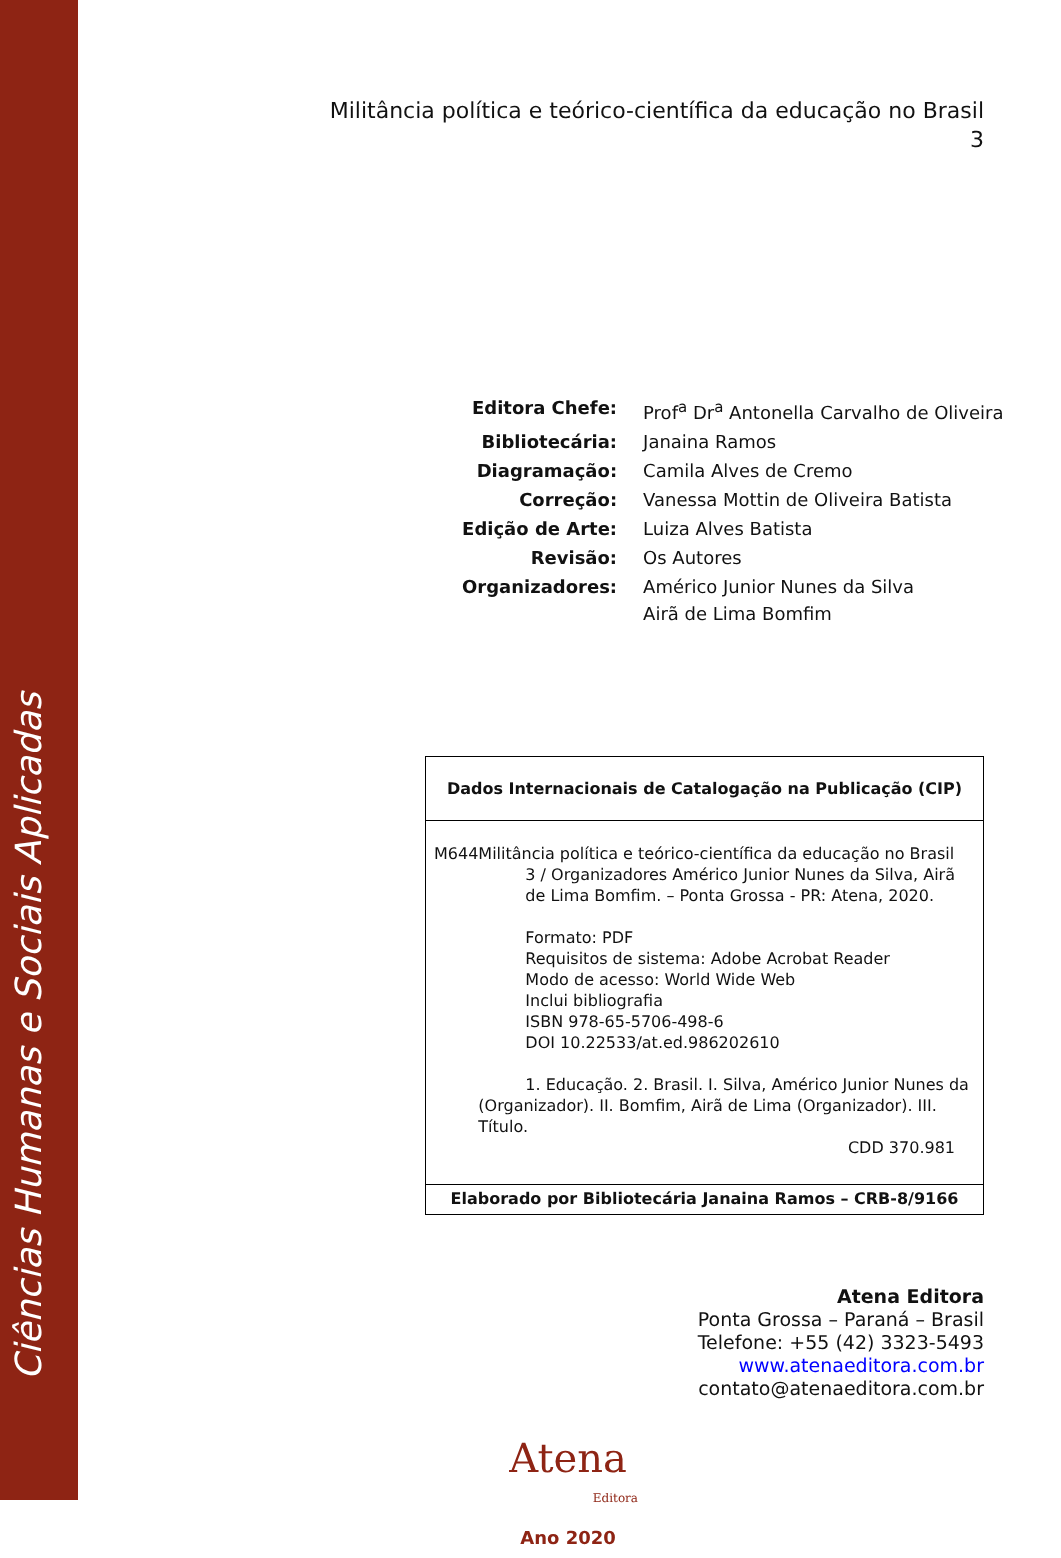Ciências Humanas e Sociais Aplicadas
Militância política e teórico-científica da educação no Brasil
3
| Editora Chefe: | Prof<sup>a</sup> Dr<sup>a</sup> Antonella Carvalho de Oliveira |
| Bibliotecária: | Janaina Ramos |
| Diagramação: | Camila Alves de Cremo |
| Correção: | Vanessa Mottin de Oliveira Batista |
| Edição de Arte: | Luiza Alves Batista |
| Revisão: | Os Autores |
| Organizadores: | Américo Junior Nunes da Silva Airã de Lima Bomfim |
Dados Internacionais de Catalogação na Publicação (CIP)
M644 Militância política e teórico-científica da educação no Brasil
3 / Organizadores Américo Junior Nunes da Silva, Airã de Lima Bomfim. – Ponta Grossa - PR: Atena, 2020.
Formato: PDF
Requisitos de sistema: Adobe Acrobat Reader
Modo de acesso: World Wide Web
Inclui bibliografia
ISBN 978-65-5706-498-6
DOI 10.22533/at.ed.986202610
1. Educação. 2. Brasil. I. Silva, Américo Junior Nunes da (Organizador). II. Bomfim, Airã de Lima (Organizador). III. Título.
CDD 370.981
Elaborado por Bibliotecária Janaina Ramos – CRB-8/9166
Atena Editora
Ponta Grossa – Paraná – Brasil
Telefone: +55 (42) 3323-5493
www.atenaeditora.com.br
contato@atenaeditora.com.br
Atena
Editora
Ano 2020